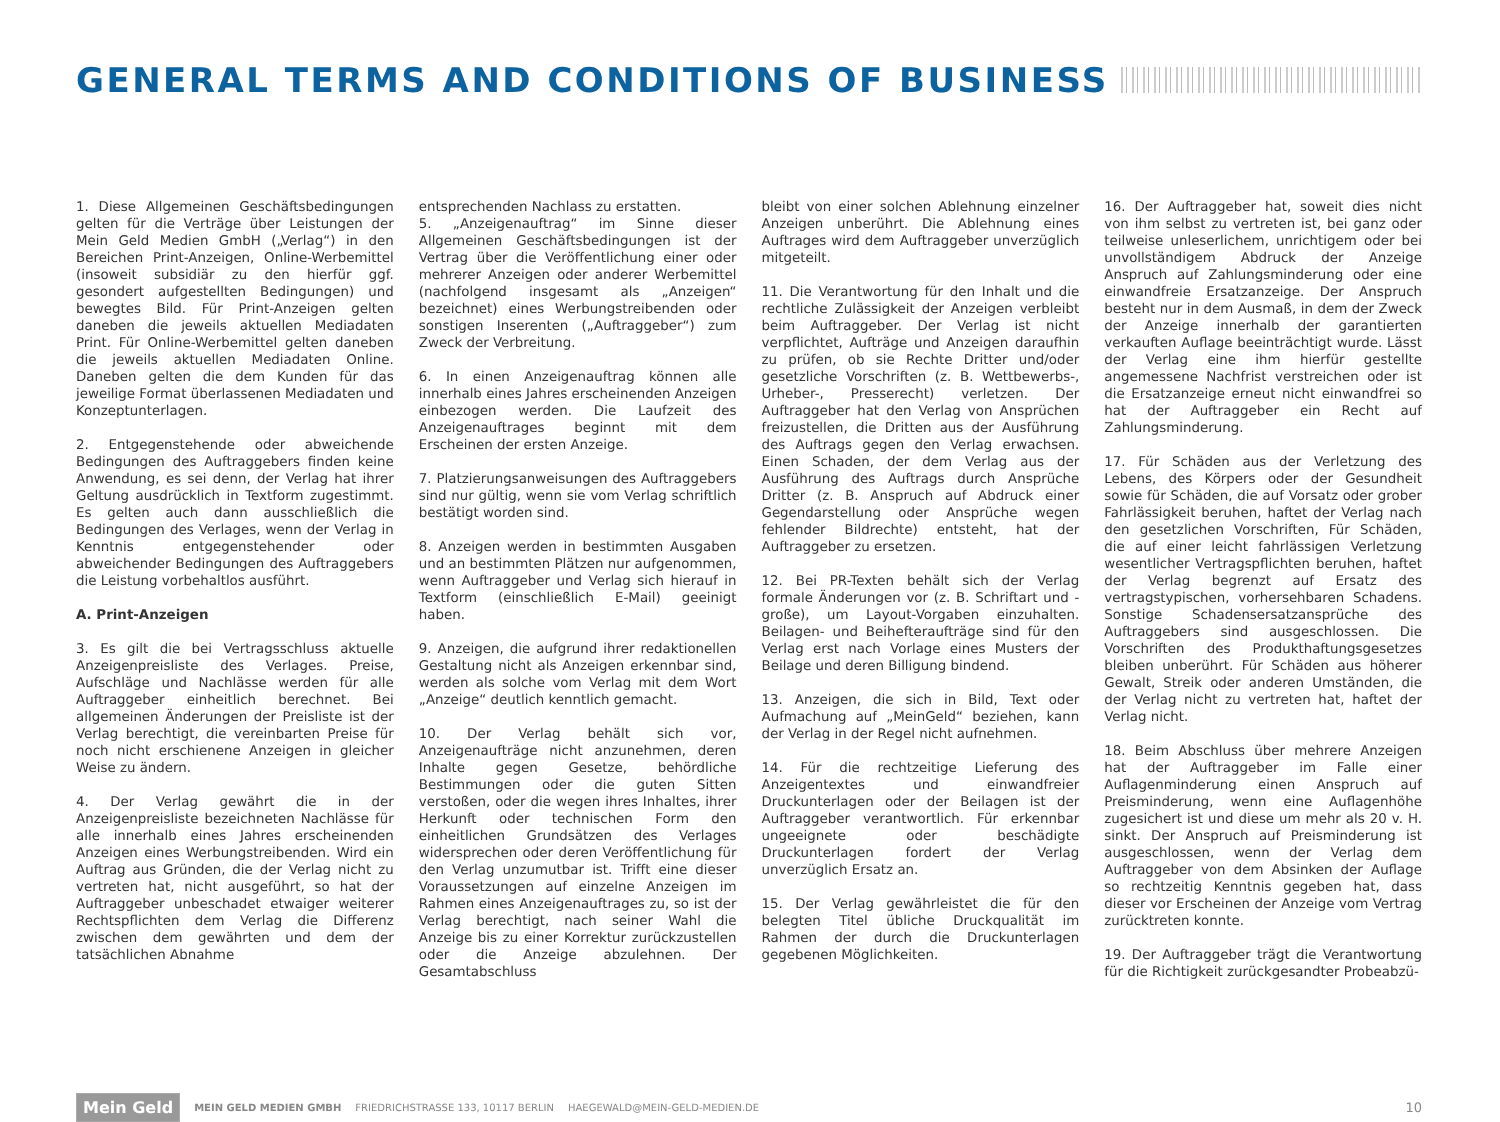GENERAL TERMS AND CONDITIONS OF BUSINESS
1. Diese Allgemeinen Geschäftsbedingungen gelten für die Verträge über Leistungen der Mein Geld Medien GmbH („Verlag“) in den Bereichen Print-Anzeigen, Online-Werbemittel (insoweit subsidiär zu den hierfür ggf. gesondert aufgestellten Bedingungen) und bewegtes Bild. Für Print-Anzeigen gelten daneben die jeweils aktuellen Mediadaten Print. Für Online-Werbemittel gelten daneben die jeweils aktuellen Mediadaten Online. Daneben gelten die dem Kunden für das jeweilige Format überlassenen Mediadaten und Konzeptunterlagen.
2. Entgegenstehende oder abweichende Bedingungen des Auftraggebers finden keine Anwendung, es sei denn, der Verlag hat ihrer Geltung ausdrücklich in Textform zugestimmt. Es gelten auch dann ausschließlich die Bedingungen des Verlages, wenn der Verlag in Kenntnis entgegenstehender oder abweichender Bedingungen des Auftraggebers die Leistung vorbehaltlos ausführt.
A. Print-Anzeigen
3. Es gilt die bei Vertragsschluss aktuelle Anzeigenpreisliste des Verlages. Preise, Aufschläge und Nachlässe werden für alle Auftraggeber einheitlich berechnet. Bei allgemeinen Änderungen der Preisliste ist der Verlag berechtigt, die vereinbarten Preise für noch nicht erschienene Anzeigen in gleicher Weise zu ändern.
4. Der Verlag gewährt die in der Anzeigenpreisliste bezeichneten Nachlässe für alle innerhalb eines Jahres erscheinenden Anzeigen eines Werbungstreibenden. Wird ein Auftrag aus Gründen, die der Verlag nicht zu vertreten hat, nicht ausgeführt, so hat der Auftraggeber unbeschadet etwaiger weiterer Rechtspflichten dem Verlag die Differenz zwischen dem gewährten und dem der tatsächlichen Abnahme
entsprechenden Nachlass zu erstatten.
5. „Anzeigenauftrag“ im Sinne dieser Allgemeinen Geschäftsbedingungen ist der Vertrag über die Veröffentlichung einer oder mehrerer Anzeigen oder anderer Werbemittel (nachfolgend insgesamt als „Anzeigen“ bezeichnet) eines Werbungstreibenden oder sonstigen Inserenten („Auftraggeber“) zum Zweck der Verbreitung.
6. In einen Anzeigenauftrag können alle innerhalb eines Jahres erscheinenden Anzeigen einbezogen werden. Die Laufzeit des Anzeigenauftrages beginnt mit dem Erscheinen der ersten Anzeige.
7. Platzierungsanweisungen des Auftraggebers sind nur gültig, wenn sie vom Verlag schriftlich bestätigt worden sind.
8. Anzeigen werden in bestimmten Ausgaben und an bestimmten Plätzen nur aufgenommen, wenn Auftraggeber und Verlag sich hierauf in Textform (einschließlich E-Mail) geeinigt haben.
9. Anzeigen, die aufgrund ihrer redaktionellen Gestaltung nicht als Anzeigen erkennbar sind, werden als solche vom Verlag mit dem Wort „Anzeige“ deutlich kenntlich gemacht.
10. Der Verlag behält sich vor, Anzeigenaufträge nicht anzunehmen, deren Inhalte gegen Gesetze, behördliche Bestimmungen oder die guten Sitten verstoßen, oder die wegen ihres Inhaltes, ihrer Herkunft oder technischen Form den einheitlichen Grundsätzen des Verlages widersprechen oder deren Veröffentlichung für den Verlag unzumutbar ist. Trifft eine dieser Voraussetzungen auf einzelne Anzeigen im Rahmen eines Anzeigenauftrages zu, so ist der Verlag berechtigt, nach seiner Wahl die Anzeige bis zu einer Korrektur zurückzustellen oder die Anzeige abzulehnen. Der Gesamtabschluss
bleibt von einer solchen Ablehnung einzelner Anzeigen unberührt. Die Ablehnung eines Auftrages wird dem Auftraggeber unverzüglich mitgeteilt.
11. Die Verantwortung für den Inhalt und die rechtliche Zulässigkeit der Anzeigen verbleibt beim Auftraggeber. Der Verlag ist nicht verpflichtet, Aufträge und Anzeigen daraufhin zu prüfen, ob sie Rechte Dritter und/oder gesetzliche Vorschriften (z. B. Wettbewerbs-, Urheber-, Presserecht) verletzen. Der Auftraggeber hat den Verlag von Ansprüchen freizustellen, die Dritten aus der Ausführung des Auftrags gegen den Verlag erwachsen. Einen Schaden, der dem Verlag aus der Ausführung des Auftrags durch Ansprüche Dritter (z. B. Anspruch auf Abdruck einer Gegendarstellung oder Ansprüche wegen fehlender Bildrechte) entsteht, hat der Auftraggeber zu ersetzen.
12. Bei PR-Texten behält sich der Verlag formale Änderungen vor (z. B. Schriftart und -große), um Layout-Vorgaben einzuhalten. Beilagen- und Beihefteraufträge sind für den Verlag erst nach Vorlage eines Musters der Beilage und deren Billigung bindend.
13. Anzeigen, die sich in Bild, Text oder Aufmachung auf „MeinGeld“ beziehen, kann der Verlag in der Regel nicht aufnehmen.
14. Für die rechtzeitige Lieferung des Anzeigentextes und einwandfreier Druckunterlagen oder der Beilagen ist der Auftraggeber verantwortlich. Für erkennbar ungeeignete oder beschädigte Druckunterlagen fordert der Verlag unverzüglich Ersatz an.
15. Der Verlag gewährleistet die für den belegten Titel übliche Druckqualität im Rahmen der durch die Druckunterlagen gegebenen Möglichkeiten.
16. Der Auftraggeber hat, soweit dies nicht von ihm selbst zu vertreten ist, bei ganz oder teilweise unleserlichem, unrichtigem oder bei unvollständigem Abdruck der Anzeige Anspruch auf Zahlungsminderung oder eine einwandfreie Ersatzanzeige. Der Anspruch besteht nur in dem Ausmaß, in dem der Zweck der Anzeige innerhalb der garantierten verkauften Auflage beeinträchtigt wurde. Lässt der Verlag eine ihm hierfür gestellte angemessene Nachfrist verstreichen oder ist die Ersatzanzeige erneut nicht einwandfrei so hat der Auftraggeber ein Recht auf Zahlungsminderung.
17. Für Schäden aus der Verletzung des Lebens, des Körpers oder der Gesundheit sowie für Schäden, die auf Vorsatz oder grober Fahrlässigkeit beruhen, haftet der Verlag nach den gesetzlichen Vorschriften, Für Schäden, die auf einer leicht fahrlässigen Verletzung wesentlicher Vertragspflichten beruhen, haftet der Verlag begrenzt auf Ersatz des vertragstypischen, vorhersehbaren Schadens. Sonstige Schadensersatzansprüche des Auftraggebers sind ausgeschlossen. Die Vorschriften des Produkthaftungsgesetzes bleiben unberührt. Für Schäden aus höherer Gewalt, Streik oder anderen Umständen, die der Verlag nicht zu vertreten hat, haftet der Verlag nicht.
18. Beim Abschluss über mehrere Anzeigen hat der Auftraggeber im Falle einer Auflagenminderung einen Anspruch auf Preisminderung, wenn eine Auflagenhöhe zugesichert ist und diese um mehr als 20 v. H. sinkt. Der Anspruch auf Preisminderung ist ausgeschlossen, wenn der Verlag dem Auftraggeber von dem Absinken der Auflage so rechtzeitig Kenntnis gegeben hat, dass dieser vor Erscheinen der Anzeige vom Vertrag zurücktreten konnte.
19. Der Auftraggeber trägt die Verantwortung für die Richtigkeit zurückgesandter Probeabzü-
Mein Geld MEIN GELD MEDIEN GMBH FRIEDRICHSTRASSE 133, 10117 BERLIN HAEGEWALD@MEIN-GELD-MEDIEN.DE 10